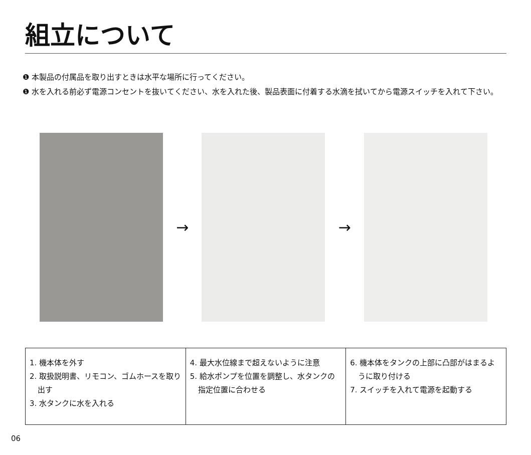組立について
❶ 本製品の付属品を取り出すときは水平な場所に行ってください。
❶ 水を入れる前必ず電源コンセントを抜いてください、水を入れた後、製品表面に付着する水滴を拭いてから電源スイッチを入れて下さい。
→ →
| 1. 機本体を外す 2. 取扱説明書、リモコン、ゴムホースを取り出す 3. 水タンクに水を入れる | 4. 最大水位線まで超えないように注意 5. 給水ポンプを位置を調整し、水タンクの指定位置に合わせる | 6. 機本体をタンクの上部に凸部がはまるように取り付ける 7. スイッチを入れて電源を起動する |
06